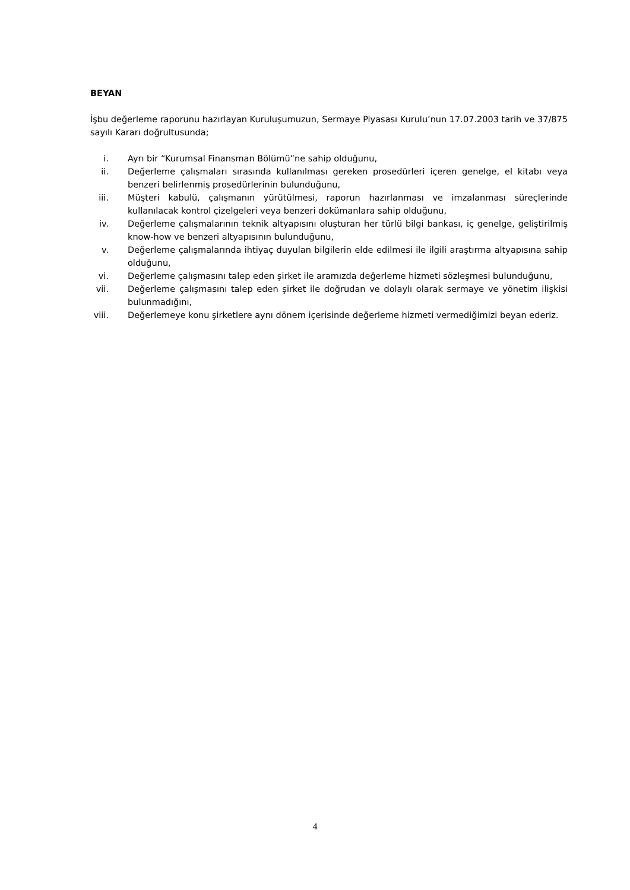BEYAN
İşbu değerleme raporunu hazırlayan Kuruluşumuzun, Sermaye Piyasası Kurulu’nun 17.07.2003 tarih ve 37/875 sayılı Kararı doğrultusunda;
i. Ayrı bir “Kurumsal Finansman Bölümü”ne sahip olduğunu,
ii. Değerleme çalışmaları sırasında kullanılması gereken prosedürleri içeren genelge, el kitabı veya benzeri belirlenmiş prosedürlerinin bulunduğunu,
iii. Müşteri kabulü, çalışmanın yürütülmesi, raporun hazırlanması ve imzalanması süreçlerinde kullanılacak kontrol çizelgeleri veya benzeri dokümanlara sahip olduğunu,
iv. Değerleme çalışmalarının teknik altyapısını oluşturan her türlü bilgi bankası, iç genelge, geliştirilmiş know-how ve benzeri altyapısının bulunduğunu,
v. Değerleme çalışmalarında ihtiyaç duyulan bilgilerin elde edilmesi ile ilgili araştırma altyapısına sahip olduğunu,
vi. Değerleme çalışmasını talep eden şirket ile aramızda değerleme hizmeti sözleşmesi bulunduğunu,
vii. Değerleme çalışmasını talep eden şirket ile doğrudan ve dolaylı olarak sermaye ve yönetim ilişkisi bulunmadığını,
viii. Değerlemeye konu şirketlere aynı dönem içerisinde değerleme hizmeti vermediğimizi beyan ederiz.
4